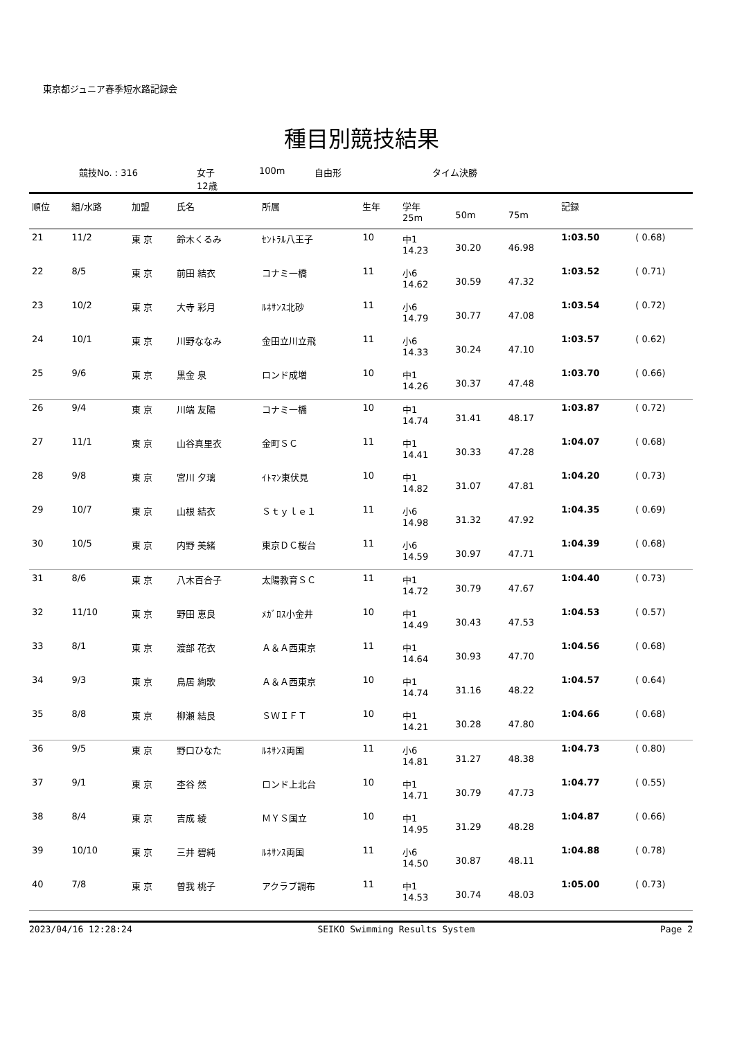東京都ジュニア春季短水路記録会
種目別競技結果
競技No. : 316 女子
12歳 100m 自由形 タイム決勝
| 順位 | 組/水路 | 加盟 | 氏名 | 所属 | 生年 | 学年 25m | 50m | 75m | 記録 | |
| --- | --- | --- | --- | --- | --- | --- | --- | --- | --- | --- |
| 21 | 11/2 | 東 京 | 鈴木くるみ | ｾﾝﾄﾗﾙ八王子 | 10 | 中1 14.23 | 30.20 | 46.98 | 1:03.50 | ( 0.68) |
| 22 | 8/5 | 東 京 | 前田 結衣 | コナミ一橋 | 11 | 小6 14.62 | 30.59 | 47.32 | 1:03.52 | ( 0.71) |
| 23 | 10/2 | 東 京 | 大寺 彩月 | ﾙﾈｻﾝｽ北砂 | 11 | 小6 14.79 | 30.77 | 47.08 | 1:03.54 | ( 0.72) |
| 24 | 10/1 | 東 京 | 川野ななみ | 金田立川立飛 | 11 | 小6 14.33 | 30.24 | 47.10 | 1:03.57 | ( 0.62) |
| 25 | 9/6 | 東 京 | 黒金 泉 | ロンド成増 | 10 | 中1 14.26 | 30.37 | 47.48 | 1:03.70 | ( 0.66) |
| 26 | 9/4 | 東 京 | 川端 友陽 | コナミ一橋 | 10 | 中1 14.74 | 31.41 | 48.17 | 1:03.87 | ( 0.72) |
| 27 | 11/1 | 東 京 | 山谷真里衣 | 金町ＳＣ | 11 | 中1 14.41 | 30.33 | 47.28 | 1:04.07 | ( 0.68) |
| 28 | 9/8 | 東 京 | 宮川 夕璃 | ｲﾄﾏﾝ東伏見 | 10 | 中1 14.82 | 31.07 | 47.81 | 1:04.20 | ( 0.73) |
| 29 | 10/7 | 東 京 | 山根 結衣 | Ｓｔｙｌｅ１ | 11 | 小6 14.98 | 31.32 | 47.92 | 1:04.35 | ( 0.69) |
| 30 | 10/5 | 東 京 | 内野 美緒 | 東京ＤＣ桜台 | 11 | 小6 14.59 | 30.97 | 47.71 | 1:04.39 | ( 0.68) |
| 31 | 8/6 | 東 京 | 八木百合子 | 太陽教育ＳＣ | 11 | 中1 14.72 | 30.79 | 47.67 | 1:04.40 | ( 0.73) |
| 32 | 11/10 | 東 京 | 野田 恵良 | ﾒｶﾞﾛｽ小金井 | 10 | 中1 14.49 | 30.43 | 47.53 | 1:04.53 | ( 0.57) |
| 33 | 8/1 | 東 京 | 渡部 花衣 | Ａ＆Ａ西東京 | 11 | 中1 14.64 | 30.93 | 47.70 | 1:04.56 | ( 0.68) |
| 34 | 9/3 | 東 京 | 鳥居 絢歌 | Ａ＆Ａ西東京 | 10 | 中1 14.74 | 31.16 | 48.22 | 1:04.57 | ( 0.64) |
| 35 | 8/8 | 東 京 | 柳瀬 結良 | ＳＷＩＦＴ | 10 | 中1 14.21 | 30.28 | 47.80 | 1:04.66 | ( 0.68) |
| 36 | 9/5 | 東 京 | 野口ひなた | ﾙﾈｻﾝｽ両国 | 11 | 小6 14.81 | 31.27 | 48.38 | 1:04.73 | ( 0.80) |
| 37 | 9/1 | 東 京 | 杢谷 然 | ロンド上北台 | 10 | 中1 14.71 | 30.79 | 47.73 | 1:04.77 | ( 0.55) |
| 38 | 8/4 | 東 京 | 吉成 綾 | ＭＹＳ国立 | 10 | 中1 14.95 | 31.29 | 48.28 | 1:04.87 | ( 0.66) |
| 39 | 10/10 | 東 京 | 三井 碧純 | ﾙﾈｻﾝｽ両国 | 11 | 小6 14.50 | 30.87 | 48.11 | 1:04.88 | ( 0.78) |
| 40 | 7/8 | 東 京 | 曽我 桃子 | アクラブ調布 | 11 | 中1 14.53 | 30.74 | 48.03 | 1:05.00 | ( 0.73) |
2023/04/16 12:28:24 SEIKO Swimming Results System Page 2